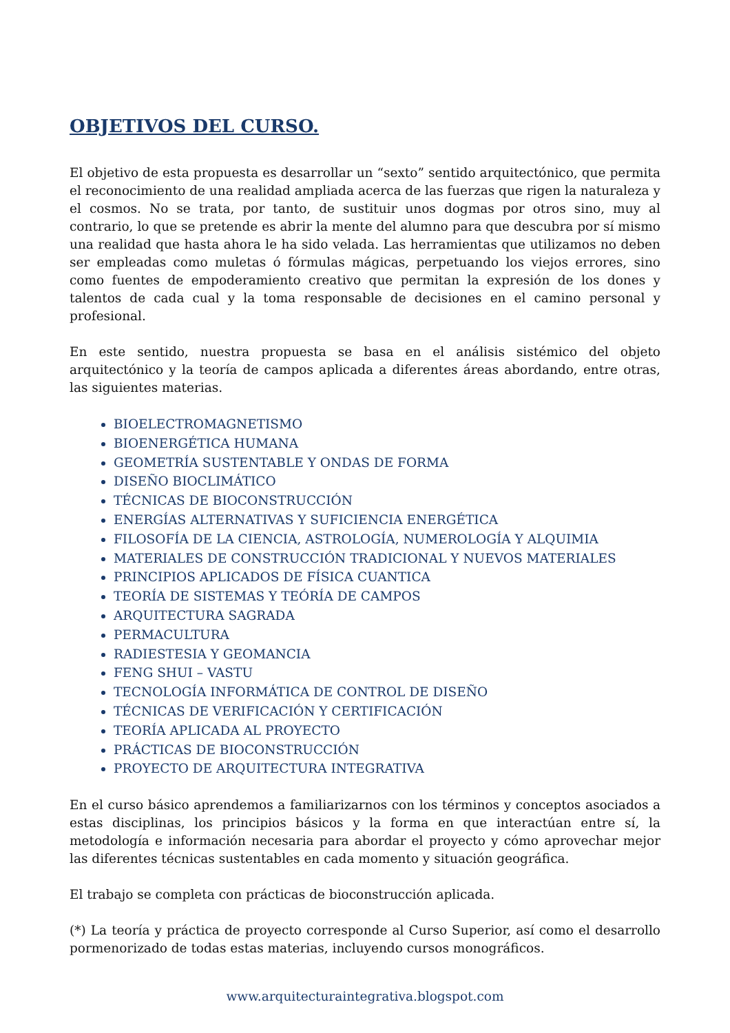OBJETIVOS DEL CURSO.
El objetivo de esta propuesta es desarrollar un “sexto” sentido arquitectónico, que permita el reconocimiento de una realidad ampliada acerca de las fuerzas que rigen la naturaleza y el cosmos. No se trata, por tanto, de sustituir unos dogmas por otros sino, muy al contrario, lo que se pretende es abrir la mente del alumno para que descubra por sí mismo una realidad que hasta ahora le ha sido velada. Las herramientas que utilizamos no deben ser empleadas como muletas ó fórmulas mágicas, perpetuando los viejos errores, sino como fuentes de empoderamiento creativo que permitan la expresión de los dones y talentos de cada cual y la toma responsable de decisiones en el camino personal y profesional.
En este sentido, nuestra propuesta se basa en el análisis sistémico del objeto arquitectónico y la teoría de campos aplicada a diferentes áreas abordando, entre otras, las siguientes materias.
BIOELECTROMAGNETISMO
BIOENERGÉTICA HUMANA
GEOMETRÍA SUSTENTABLE Y ONDAS DE FORMA
DISEÑO BIOCLIMÁTICO
TÉCNICAS DE BIOCONSTRUCCIÓN
ENERGÍAS ALTERNATIVAS Y SUFICIENCIA ENERGÉTICA
FILOSOFÍA DE LA CIENCIA, ASTROLOGÍA, NUMEROLOGÍA Y ALQUIMIA
MATERIALES DE CONSTRUCCIÓN TRADICIONAL Y NUEVOS MATERIALES
PRINCIPIOS APLICADOS DE FÍSICA CUANTICA
TEORÍA DE SISTEMAS Y TEÓRÍA DE CAMPOS
ARQUITECTURA SAGRADA
PERMACULTURA
RADIESTESIA Y GEOMANCIA
FENG SHUI – VASTU
TECNOLOGÍA INFORMÁTICA DE CONTROL DE DISEÑO
TÉCNICAS DE VERIFICACIÓN Y CERTIFICACIÓN
TEORÍA APLICADA AL PROYECTO
PRÁCTICAS DE BIOCONSTRUCCIÓN
PROYECTO DE ARQUITECTURA INTEGRATIVA
En el curso básico aprendemos a familiarizarnos con los términos y conceptos asociados a estas disciplinas, los principios básicos y la forma en que interactúan entre sí, la metodología e información necesaria para abordar el proyecto y cómo aprovechar mejor las diferentes técnicas sustentables en cada momento y situación geográfica.
El trabajo se completa con prácticas de bioconstrucción aplicada.
(*) La teoría y práctica de proyecto corresponde al Curso Superior, así como el desarrollo pormenorizado de todas estas materias, incluyendo cursos monográficos.
www.arquitecturaintegrativa.blogspot.com